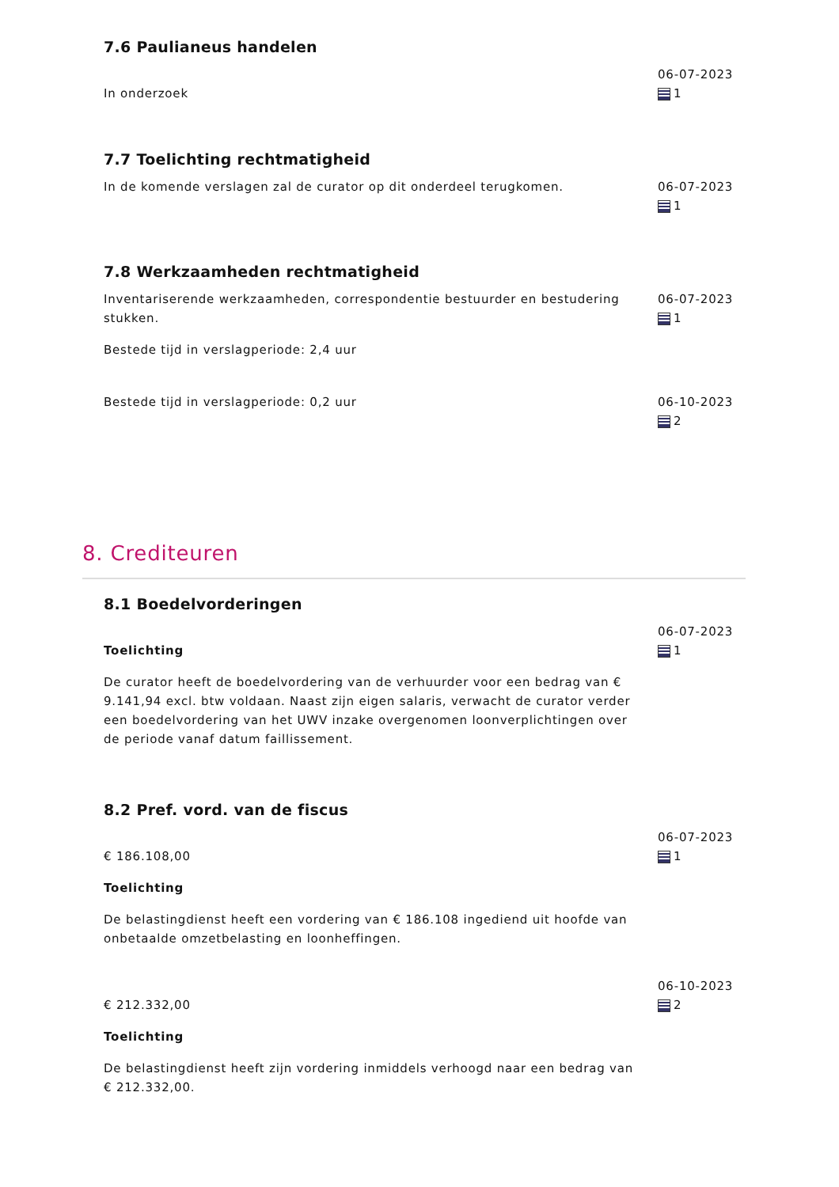7.6 Paulianeus handelen
In onderzoek
06-07-2023
1
7.7 Toelichting rechtmatigheid
In de komende verslagen zal de curator op dit onderdeel terugkomen. 06-07-2023
1
7.8 Werkzaamheden rechtmatigheid
Inventariserende werkzaamheden, correspondentie bestuurder en bestudering stukken.
Bestede tijd in verslagperiode: 2,4 uur
06-07-2023
1
Bestede tijd in verslagperiode: 0,2 uur 06-10-2023
2
8. Crediteuren
8.1 Boedelvorderingen
Toelichting
De curator heeft de boedelvordering van de verhuurder voor een bedrag van € 9.141,94 excl. btw voldaan. Naast zijn eigen salaris, verwacht de curator verder een boedelvordering van het UWV inzake overgenomen loonverplichtingen over de periode vanaf datum faillissement.
06-07-2023
1
8.2 Pref. vord. van de fiscus
€ 186.108,00
Toelichting
De belastingdienst heeft een vordering van € 186.108 ingediend uit hoofde van onbetaalde omzetbelasting en loonheffingen.
06-07-2023
1
€ 212.332,00
Toelichting
De belastingdienst heeft zijn vordering inmiddels verhoogd naar een bedrag van € 212.332,00.
06-10-2023
2